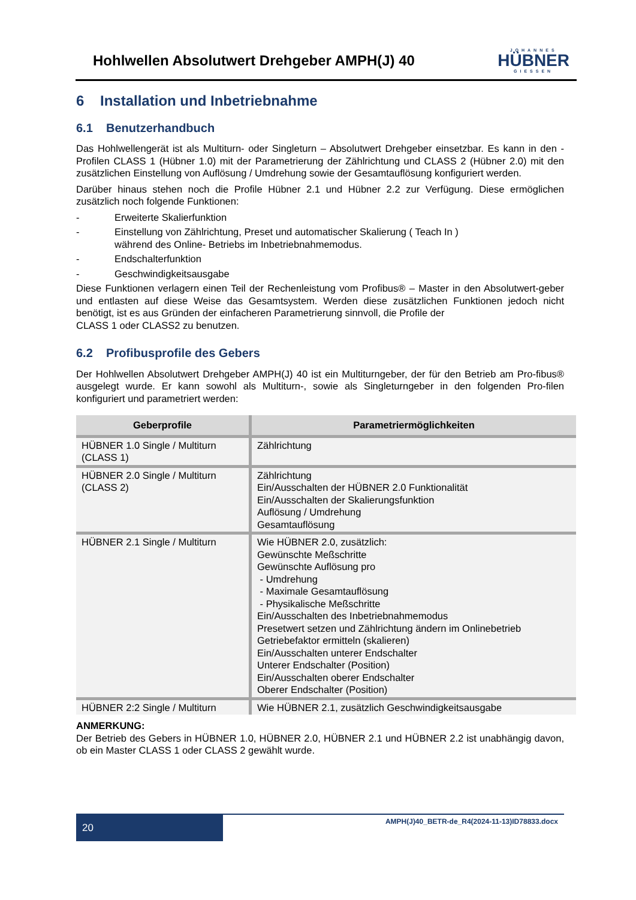Hohlwellen Absolutwert Drehgeber AMPH(J) 40
JOHANNES
HÜBNER
GIESSEN
6 Installation und Inbetriebnahme
6.1 Benutzerhandbuch
Das Hohlwellengerät ist als Multiturn- oder Singleturn – Absolutwert Drehgeber einsetzbar. Es kann in den -Profilen CLASS 1 (Hübner 1.0) mit der Parametrierung der Zählrichtung und CLASS 2 (Hübner 2.0) mit den zusätzlichen Einstellung von Auflösung / Umdrehung sowie der Gesamtauflösung konfiguriert werden.
Darüber hinaus stehen noch die Profile Hübner 2.1 und Hübner 2.2 zur Verfügung. Diese ermöglichen zusätzlich noch folgende Funktionen:
- Erweiterte Skalierfunktion
- Einstellung von Zählrichtung, Preset und automatischer Skalierung ( Teach In )
während des Online- Betriebs im Inbetriebnahmemodus.
- Endschalterfunktion
- Geschwindigkeitsausgabe
Diese Funktionen verlagern einen Teil der Rechenleistung vom Profibus® – Master in den Absolutwert-geber und entlasten auf diese Weise das Gesamtsystem. Werden diese zusätzlichen Funktionen jedoch nicht benötigt, ist es aus Gründen der einfacheren Parametrierung sinnvoll, die Profile der
CLASS 1 oder CLASS2 zu benutzen.
6.2 Profibusprofile des Gebers
Der Hohlwellen Absolutwert Drehgeber AMPH(J) 40 ist ein Multiturngeber, der für den Betrieb am Pro-fibus® ausgelegt wurde. Er kann sowohl als Multiturn-, sowie als Singleturngeber in den folgenden Pro-filen konfiguriert und parametriert werden:
| Geberprofile | Parametriermöglichkeiten |
| --- | --- |
| HÜBNER 1.0 Single / Multiturn (CLASS 1) | Zählrichtung |
| HÜBNER 2.0 Single / Multiturn (CLASS 2) | Zählrichtung Ein/Ausschalten der HÜBNER 2.0 Funktionalität Ein/Ausschalten der Skalierungsfunktion Auflösung / Umdrehung Gesamtauflösung |
| HÜBNER 2.1 Single / Multiturn | Wie HÜBNER 2.0, zusätzlich: Gewünschte Meßschritte Gewünschte Auflösung pro - Umdrehung - Maximale Gesamtauflösung - Physikalische Meßschritte Ein/Ausschalten des Inbetriebnahmemodus Presetwert setzen und Zählrichtung ändern im Onlinebetrieb Getriebefaktor ermitteln (skalieren) Ein/Ausschalten unterer Endschalter Unterer Endschalter (Position) Ein/Ausschalten oberer Endschalter Oberer Endschalter (Position) |
| HÜBNER 2:2 Single / Multiturn | Wie HÜBNER 2.1, zusätzlich Geschwindigkeitsausgabe |
ANMERKUNG:
Der Betrieb des Gebers in HÜBNER 1.0, HÜBNER 2.0, HÜBNER 2.1 und HÜBNER 2.2 ist unabhängig davon, ob ein Master CLASS 1 oder CLASS 2 gewählt wurde.
20
AMPH(J)40_BETR-de_R4(2024-11-13)ID78833.docx